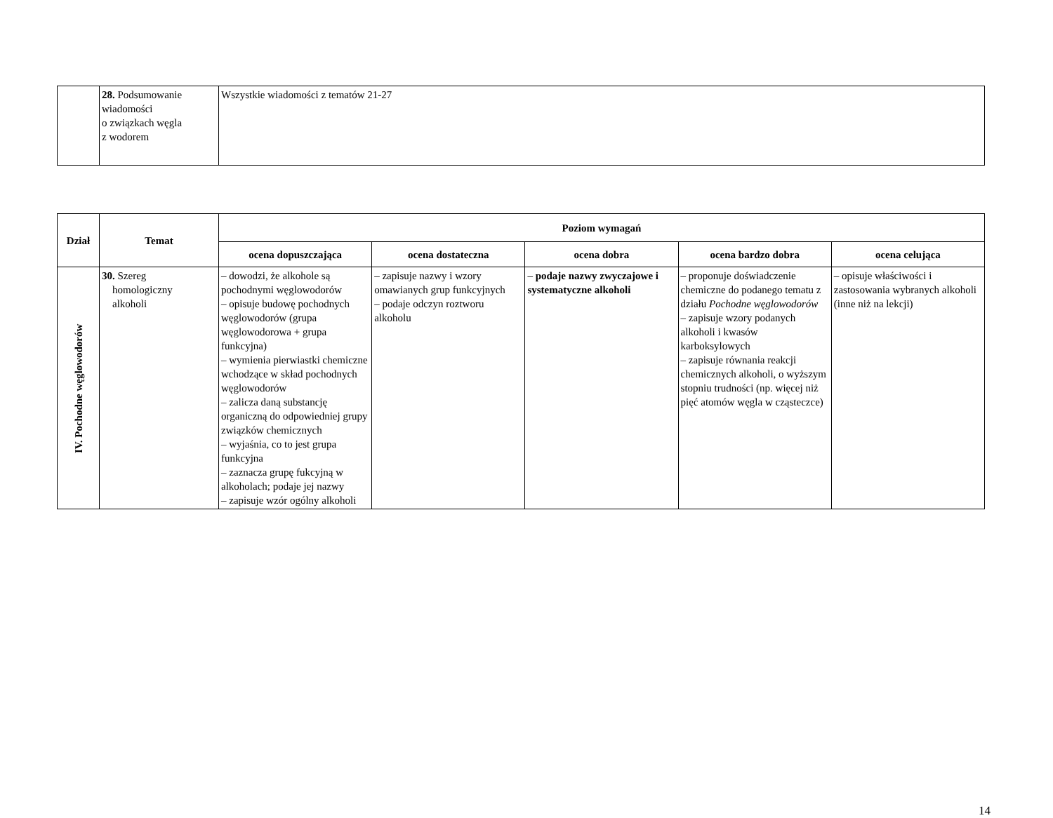| | 28. Podsumowanie wiadomości o związkach węgla z wodorem | Wszystkie wiadomości z tematów 21-27 |
| Dział | Temat | Poziom wymagań | | | | |
| --- | --- | --- | --- | --- | --- | --- |
| | | ocena dopuszczająca | ocena dostateczna | ocena dobra | ocena bardzo dobra | ocena celująca |
| IV. Pochodne węglowodorów | 30. Szereg homologiczny alkoholi | – dowodzi, że alkohole są pochodnymi węglowodorów – opisuje budowę pochodnych węglowodorów (grupa węglowodorowa + grupa funkcyjna) – wymienia pierwiastki chemiczne wchodzące w skład pochodnych węglowodorów – zalicza daną substancję organiczną do odpowiedniej grupy związków chemicznych – wyjaśnia, co to jest grupa funkcyjna – zaznacza grupę fukcyjną w alkoholach; podaje jej nazwy – zapisuje wzór ogólny alkoholi | – zapisuje nazwy i wzory omawianych grup funkcyjnych – podaje odczyn roztworu alkoholu | – podaje nazwy zwyczajowe i systematyczne alkoholi | – proponuje doświadczenie chemiczne do podanego tematu z działu Pochodne węglowodorów – zapisuje wzory podanych alkoholi i kwasów karboksylowych – zapisuje równania reakcji chemicznych alkoholi, o wyższym stopniu trudności (np. więcej niż pięć atomów węgla w cząsteczce) | – opisuje właściwości i zastosowania wybranych alkoholi (inne niż na lekcji) |
14